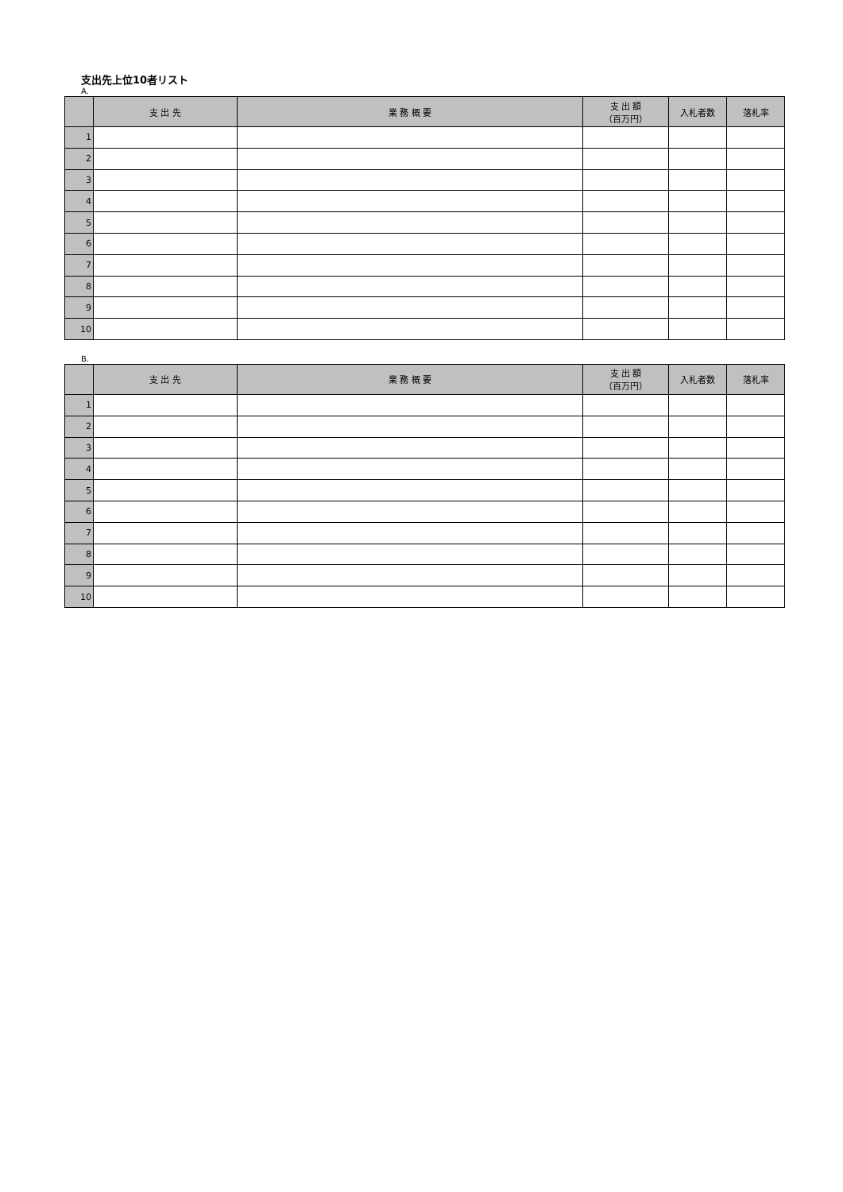支出先上位10者リスト
A.
| | 支 出 先 | 業 務 概 要 | 支 出 額 （百万円） | 入札者数 | 落札率 |
| --- | --- | --- | --- | --- | --- |
| 1 | | | | | |
| 2 | | | | | |
| 3 | | | | | |
| 4 | | | | | |
| 5 | | | | | |
| 6 | | | | | |
| 7 | | | | | |
| 8 | | | | | |
| 9 | | | | | |
| 10 | | | | | |
B.
| | 支 出 先 | 業 務 概 要 | 支 出 額 （百万円） | 入札者数 | 落札率 |
| --- | --- | --- | --- | --- | --- |
| 1 | | | | | |
| 2 | | | | | |
| 3 | | | | | |
| 4 | | | | | |
| 5 | | | | | |
| 6 | | | | | |
| 7 | | | | | |
| 8 | | | | | |
| 9 | | | | | |
| 10 | | | | | |